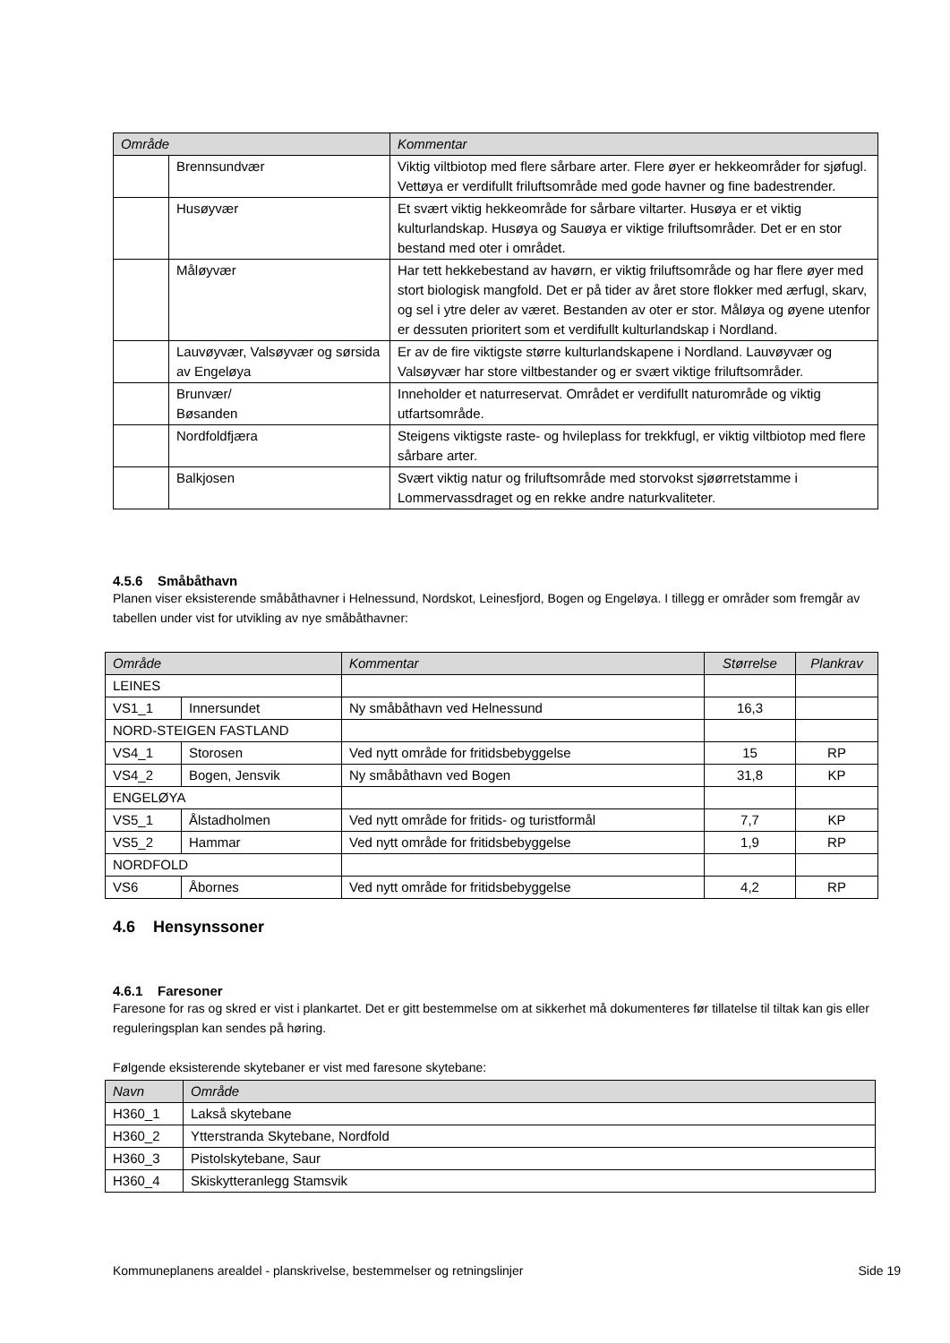| Område | | Kommentar |
| --- | --- | --- |
| | Brennsundvær | Viktig viltbiotop med flere sårbare arter. Flere øyer er hekkeområder for sjøfugl. Vettøya er verdifullt friluftsområde med gode havner og fine badestrender. |
| | Husøyvær | Et svært viktig hekkeområde for sårbare viltarter. Husøya er et viktig kulturlandskap. Husøya og Sauøya er viktige friluftsområder. Det er en stor bestand med oter i området. |
| | Måløyvær | Har tett hekkebestand av havørn, er viktig friluftsområde og har flere øyer med stort biologisk mangfold. Det er på tider av året store flokker med ærfugl, skarv, og sel i ytre deler av været. Bestanden av oter er stor. Måløya og øyene utenfor er dessuten prioritert som et verdifullt kulturlandskap i Nordland. |
| | Lauvøyvær, Valsøyvær og sørsida av Engeløya | Er av de fire viktigste større kulturlandskapene i Nordland. Lauvøyvær og Valsøyvær har store viltbestander og er svært viktige friluftsområder. |
| | Brunvær/ Bøsanden | Inneholder et naturreservat. Området er verdifullt naturområde og viktig utfartsområde. |
| | Nordfoldfjæra | Steigens viktigste raste- og hvileplass for trekkfugl, er viktig viltbiotop med flere sårbare arter. |
| | Balkjosen | Svært viktig natur og friluftsområde med storvokst sjøørretstamme i Lommervassdraget og en rekke andre naturkvaliteter. |
4.5.6 Småbåthavn
Planen viser eksisterende småbåthavner i Helnessund, Nordskot, Leinesfjord, Bogen og Engeløya. I tillegg er områder som fremgår av tabellen under vist for utvikling av nye småbåthavner:
| Område | | Kommentar | Størrelse | Plankrav |
| --- | --- | --- | --- | --- |
| LEINES | | | | |
| VS1_1 | Innersundet | Ny småbåthavn ved Helnessund | 16,3 | |
| NORD-STEIGEN FASTLAND | | | | |
| VS4_1 | Storosen | Ved nytt område for fritidsbebyggelse | 15 | RP |
| VS4_2 | Bogen, Jensvik | Ny småbåthavn ved Bogen | 31,8 | KP |
| ENGELØYA | | | | |
| VS5_1 | Ålstadholmen | Ved nytt område for fritids- og turistformål | 7,7 | KP |
| VS5_2 | Hammar | Ved nytt område for fritidsbebyggelse | 1,9 | RP |
| NORDFOLD | | | | |
| VS6 | Åbornes | Ved nytt område for fritidsbebyggelse | 4,2 | RP |
4.6 Hensynssoner
4.6.1 Faresoner
Faresone for ras og skred er vist i plankartet. Det er gitt bestemmelse om at sikkerhet må dokumenteres før tillatelse til tiltak kan gis eller reguleringsplan kan sendes på høring.
Følgende eksisterende skytebaner er vist med faresone skytebane:
| Navn | Område |
| --- | --- |
| H360_1 | Lakså skytebane |
| H360_2 | Ytterstranda Skytebane, Nordfold |
| H360_3 | Pistolskytebane, Saur |
| H360_4 | Skiskytteranlegg Stamsvik |
Kommuneplanens arealdel - planskrivelse, bestemmelser og retningslinjer
Side 19